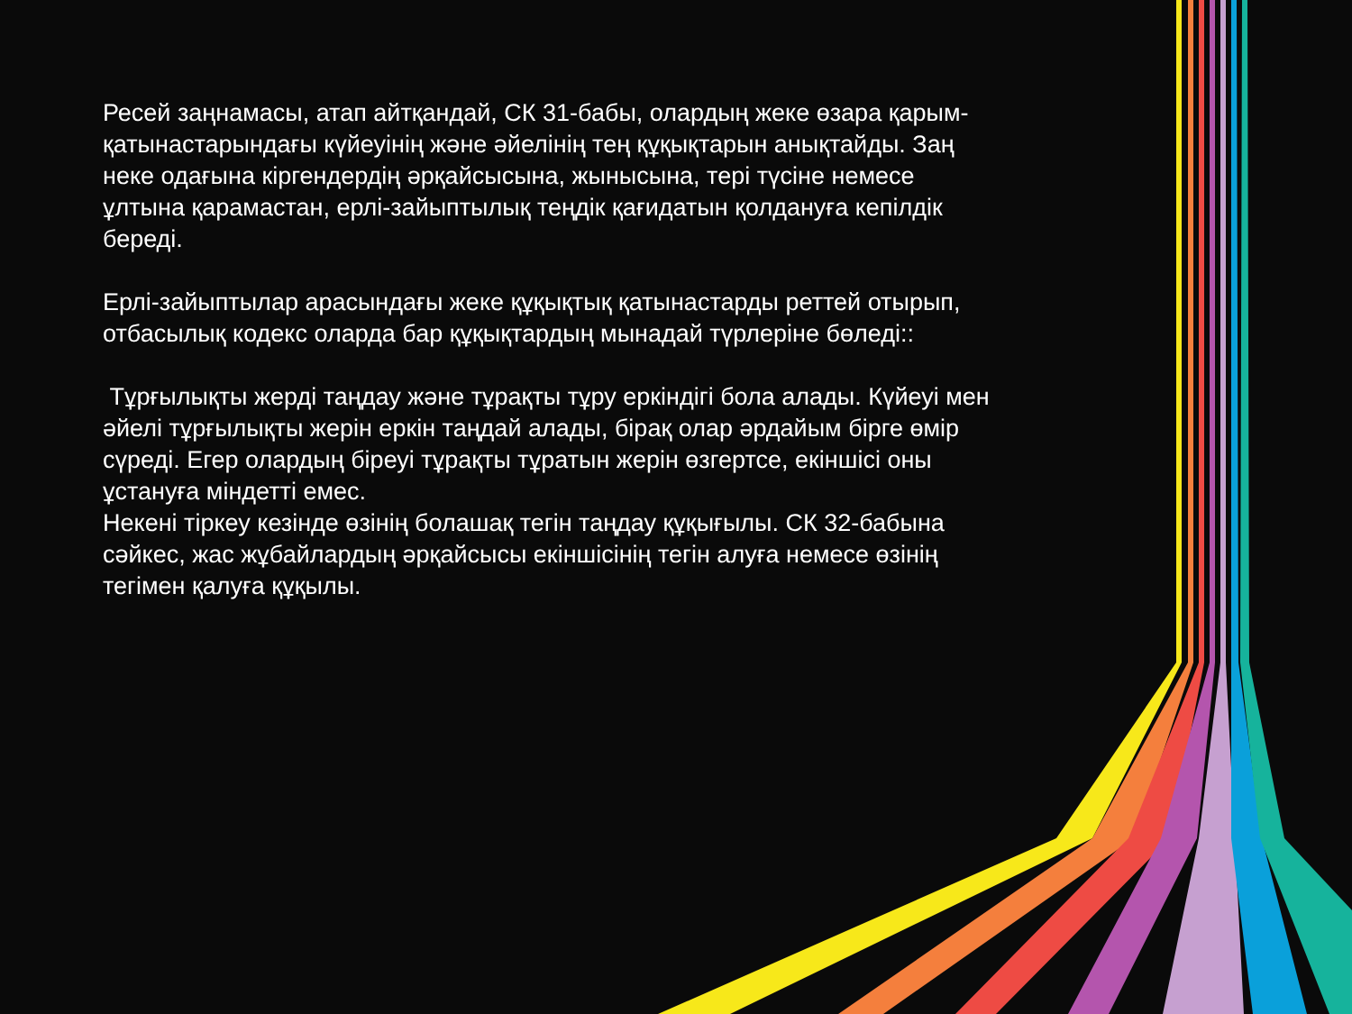Ресей заңнамасы, атап айтқандай, СК 31-бабы, олардың жеке өзара қарым-қатынастарындағы күйеуінің және әйелінің тең құқықтарын анықтайды. Заң неке одағына кіргендердің әрқайсысына, жынысына, тері түсіне немесе ұлтына қарамастан, ерлі-зайыптылық теңдік қағидатын қолдануға кепілдік береді.
Ерлі-зайыптылар арасындағы жеке құқықтық қатынастарды реттей отырып, отбасылық кодекс оларда бар құқықтардың мынадай түрлеріне бөледі::
Тұрғылықты жерді таңдау және тұрақты тұру еркіндігі бола алады. Күйеуі мен әйелі тұрғылықты жерін еркін таңдай алады, бірақ олар әрдайым бірге өмір сүреді. Егер олардың біреуі тұрақты тұратын жерін өзгертсе, екіншісі оны ұстануға міндетті емес.
Некені тіркеу кезінде өзінің болашақ тегін таңдау құқығылы. СК 32-бабына сәйкес, жас жұбайлардың әрқайсысы екіншісінің тегін алуға немесе өзінің тегімен қалуға құқылы.